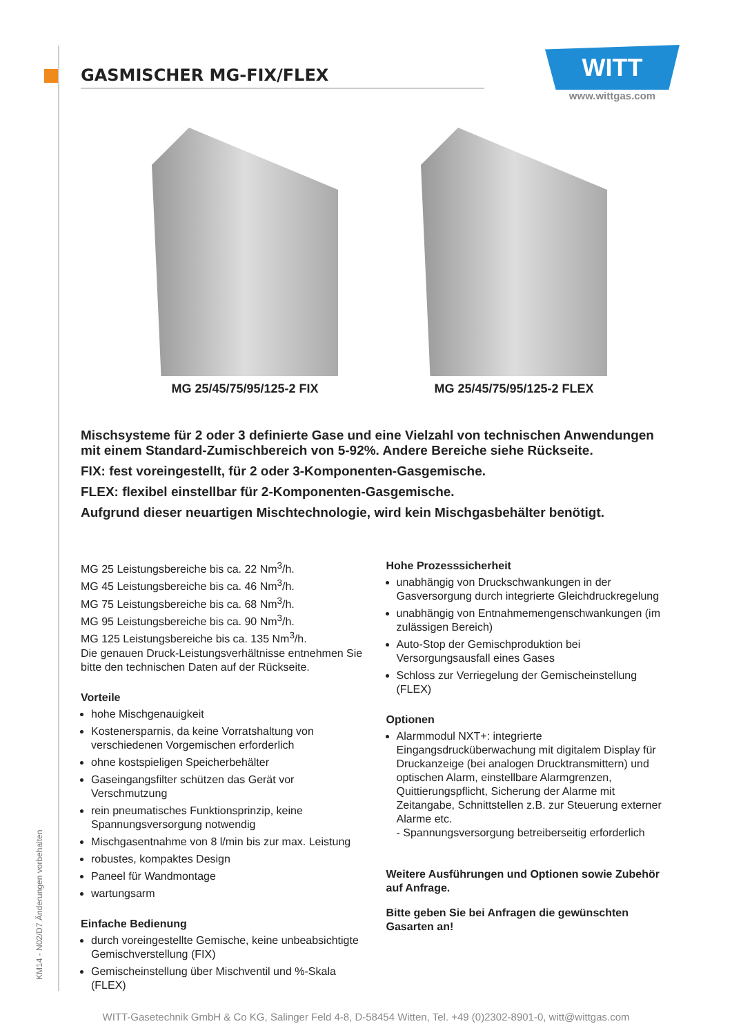KM14 - N02/D7 Änderungen vorbehalten
GASMISCHER MG-FIX/FLEX
WITT
www.wittgas.com
MG 25/45/75/95/125-2 FIX MG 25/45/75/95/125-2 FLEX
Mischsysteme für 2 oder 3 definierte Gase und eine Vielzahl von technischen Anwendungen mit einem Standard-Zumischbereich von 5-92%. Andere Bereiche siehe Rückseite.
FIX: fest voreingestellt, für 2 oder 3-Komponenten-Gasgemische.
FLEX: flexibel einstellbar für 2-Komponenten-Gasgemische.
Aufgrund dieser neuartigen Mischtechnologie, wird kein Mischgasbehälter benötigt.
MG 25 Leistungsbereiche bis ca. 22 Nm<sup>3</sup>/h.
MG 45 Leistungsbereiche bis ca. 46 Nm<sup>3</sup>/h.
MG 75 Leistungsbereiche bis ca. 68 Nm<sup>3</sup>/h.
MG 95 Leistungsbereiche bis ca. 90 Nm<sup>3</sup>/h.
MG 125 Leistungsbereiche bis ca. 135 Nm<sup>3</sup>/h.
Die genauen Druck-Leistungsverhältnisse entnehmen Sie bitte den technischen Daten auf der Rückseite.
Vorteile
hohe Mischgenauigkeit
Kostenersparnis, da keine Vorratshaltung von verschiedenen Vorgemischen erforderlich
ohne kostspieligen Speicherbehälter
Gaseingangsfilter schützen das Gerät vor Verschmutzung
rein pneumatisches Funktionsprinzip, keine Spannungsversorgung notwendig
Mischgasentnahme von 8 l/min bis zur max. Leistung
robustes, kompaktes Design
Paneel für Wandmontage
wartungsarm
Einfache Bedienung
durch voreingestellte Gemische, keine unbeabsichtigte Gemischverstellung (FIX)
Gemischeinstellung über Mischventil und %-Skala (FLEX)
Hohe Prozesssicherheit
unabhängig von Druckschwankungen in der Gasversorgung durch integrierte Gleichdruckregelung
unabhängig von Entnahmemengenschwankungen (im zulässigen Bereich)
Auto-Stop der Gemischproduktion bei Versorgungsausfall eines Gases
Schloss zur Verriegelung der Gemischeinstellung (FLEX)
Optionen
Alarmmodul NXT+: integrierte Eingangsdrucküberwachung mit digitalem Display für Druckanzeige (bei analogen Drucktransmittern) und optischen Alarm, einstellbare Alarmgrenzen, Quittierungspflicht, Sicherung der Alarme mit Zeitangabe, Schnittstellen z.B. zur Steuerung externer Alarme etc.
- Spannungsversorgung betreiberseitig erforderlich
Weitere Ausführungen und Optionen sowie Zubehör auf Anfrage.
Bitte geben Sie bei Anfragen die gewünschten Gasarten an!
WITT-Gasetechnik GmbH & Co KG, Salinger Feld 4-8, D-58454 Witten, Tel. +49 (0)2302-8901-0, witt@wittgas.com